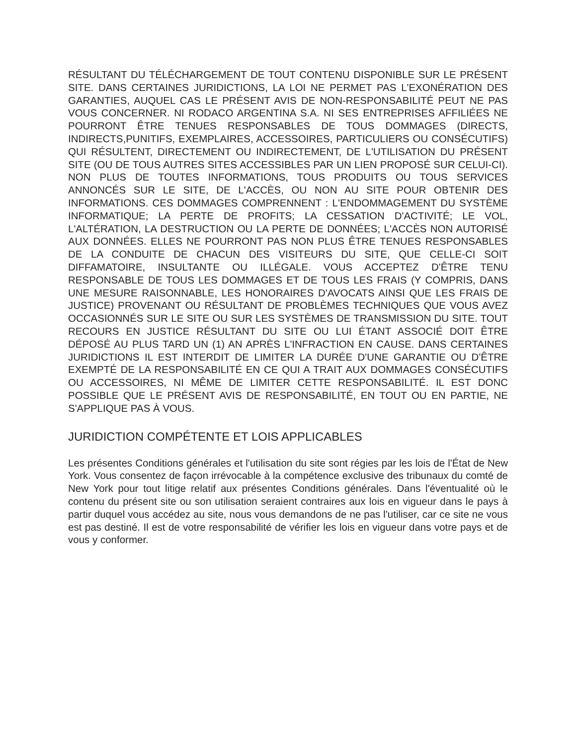RÉSULTANT DU TÉLÉCHARGEMENT DE TOUT CONTENU DISPONIBLE SUR LE PRÉSENT SITE. DANS CERTAINES JURIDICTIONS, LA LOI NE PERMET PAS L'EXONÉRATION DES GARANTIES, AUQUEL CAS LE PRÉSENT AVIS DE NON-RESPONSABILITÉ PEUT NE PAS VOUS CONCERNER. NI RODACO ARGENTINA S.A. NI SES ENTREPRISES AFFILIÉES NE POURRONT ÊTRE TENUES RESPONSABLES DE TOUS DOMMAGES (DIRECTS, INDIRECTS,PUNITIFS, EXEMPLAIRES, ACCESSOIRES, PARTICULIERS OU CONSÉCUTIFS) QUI RÉSULTENT, DIRECTEMENT OU INDIRECTEMENT, DE L'UTILISATION DU PRÉSENT SITE (OU DE TOUS AUTRES SITES ACCESSIBLES PAR UN LIEN PROPOSÉ SUR CELUI-CI). NON PLUS DE TOUTES INFORMATIONS, TOUS PRODUITS OU TOUS SERVICES ANNONCÉS SUR LE SITE, DE L'ACCÈS, OU NON AU SITE POUR OBTENIR DES INFORMATIONS. CES DOMMAGES COMPRENNENT : L'ENDOMMAGEMENT DU SYSTÈME INFORMATIQUE; LA PERTE DE PROFITS; LA CESSATION D'ACTIVITÉ; LE VOL, L'ALTÉRATION, LA DESTRUCTION OU LA PERTE DE DONNÉES; L'ACCÈS NON AUTORISÉ AUX DONNÉES. ELLES NE POURRONT PAS NON PLUS ÊTRE TENUES RESPONSABLES DE LA CONDUITE DE CHACUN DES VISITEURS DU SITE, QUE CELLE-CI SOIT DIFFAMATOIRE, INSULTANTE OU ILLÉGALE. VOUS ACCEPTEZ D'ÊTRE TENU RESPONSABLE DE TOUS LES DOMMAGES ET DE TOUS LES FRAIS (Y COMPRIS, DANS UNE MESURE RAISONNABLE, LES HONORAIRES D'AVOCATS AINSI QUE LES FRAIS DE JUSTICE) PROVENANT OU RÉSULTANT DE PROBLÈMES TECHNIQUES QUE VOUS AVEZ OCCASIONNÉS SUR LE SITE OU SUR LES SYSTÈMES DE TRANSMISSION DU SITE. TOUT RECOURS EN JUSTICE RÉSULTANT DU SITE OU LUI ÉTANT ASSOCIÉ DOIT ÊTRE DÉPOSÉ AU PLUS TARD UN (1) AN APRÈS L'INFRACTION EN CAUSE. DANS CERTAINES JURIDICTIONS IL EST INTERDIT DE LIMITER LA DURÉE D'UNE GARANTIE OU D'ÊTRE EXEMPTÉ DE LA RESPONSABILITÉ EN CE QUI A TRAIT AUX DOMMAGES CONSÉCUTIFS OU ACCESSOIRES, NI MÊME DE LIMITER CETTE RESPONSABILITÉ. IL EST DONC POSSIBLE QUE LE PRÉSENT AVIS DE RESPONSABILITÉ, EN TOUT OU EN PARTIE, NE S'APPLIQUE PAS À VOUS.
JURIDICTION COMPÉTENTE ET LOIS APPLICABLES
Les présentes Conditions générales et l'utilisation du site sont régies par les lois de l'État de New York. Vous consentez de façon irrévocable à la compétence exclusive des tribunaux du comté de New York pour tout litige relatif aux présentes Conditions générales. Dans l'éventualité où le contenu du présent site ou son utilisation seraient contraires aux lois en vigueur dans le pays à partir duquel vous accédez au site, nous vous demandons de ne pas l'utiliser, car ce site ne vous est pas destiné. Il est de votre responsabilité de vérifier les lois en vigueur dans votre pays et de vous y conformer.